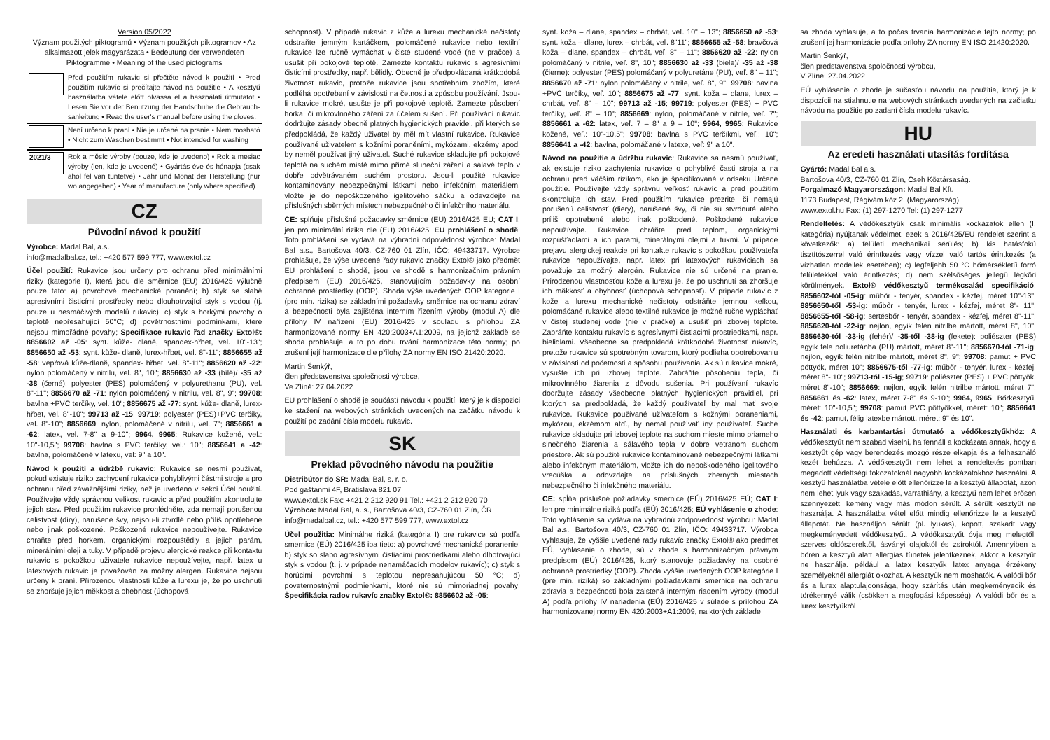Version 05/2022
Význam použitých piktogramů • Význam použitých piktogramov • Az alkalmazott jelek magyarázata • Bedeutung der verwendeten Piktogramme • Meaning of the used pictograms
Před použitím rukavic si přečtěte návod k použití • Pred použitím rukavíc si prečítajte návod na použitie • A kesztyű használatba vétele előtt olvassa el a használati útmutatót • Lesen Sie vor der Benutzung der Handschuhe die Gebrauch-sanleitung • Read the user's manual before using the gloves.
Není určeno k praní • Nie je určené na pranie • Nem mosható • Nicht zum Waschen bestimmt • Not intended for washing
2021/3
Rok a měsíc výroby (pouze, kde je uvedeno) • Rok a mesiac výroby (len, kde je uvedené) • Gyártás éve és hónapja (csak ahol fel van tüntetve) • Jahr und Monat der Herstellung (nur wo angegeben) • Year of manufacture (only where specified)
CZ
Původní návod k použití
Výrobce: Madal Bal, a.s.
info@madalbal.cz, tel.: +420 577 599 777, www.extol.cz
Účel použití: Rukavice jsou určeny pro ochranu před minimálními riziky (kategorie I), která jsou dle směrnice (EU) 2016/425 výlučně pouze tato: a) povrchové mechanické poranění; b) styk se slabě agresivními čisticími prostředky nebo dlouhotrvající styk s vodou (tj. pouze u nesmáčivých modelů rukavic); c) styk s horkými povrchy o teplotě nepřesahující 50°C; d) povětrnostními podmínkami, které nejsou mimořádné povahy; Specifikace rukavic řad značky Extol®: 8856602 až -05: synt. kůže- dlaně, spandex-hřbet, vel. 10"-13"; 8856650 až -53: synt. kůže- dlaně, lurex-hřbet, vel. 8"-11"; 8856655 až -58: vepřová kůže-dlaně, spandex- hřbet, vel. 8"-11"; 8856620 až -22: nylon polomáčený v nitrilu, vel. 8", 10"; 8856630 až -33 (bílé)/ -35 až -38 (černé): polyester (PES) polomáčený v polyurethanu (PU), vel. 8"-11"; 8856670 až -71: nylon polomáčený v nitrilu, vel. 8", 9"; 99708: bavlna +PVC terčíky, vel. 10"; 8856675 až -77: synt. kůže- dlaně, lurex-hřbet, vel. 8"-10"; 99713 až -15; 99719: polyester (PES)+PVC terčíky, vel. 8"-10"; 8856669: nylon, polomáčené v nitrilu, vel. 7"; 8856661 a -62: latex, vel. 7-8" a 9-10"; 9964, 9965: Rukavice kožené, vel.: 10"-10,5"; 99708: bavlna s PVC terčíky, vel.: 10"; 8856641 a -42: bavlna, polomáčené v latexu, vel: 9" a 10".
Návod k použití a údržbě rukavic: Rukavice se nesmí používat, pokud existuje riziko zachycení rukavice pohyblivými částmi stroje a pro ochranu před závažnějšími riziky, než je uvedeno v sekci Účel použití. Používejte vždy správnou velikost rukavic a před použitím zkontrolujte jejich stav. Před použitím rukavice prohlédněte, zda nemají porušenou celistvost (díry), narušené švy, nejsou-li ztvrdlé nebo příliš opotřebené nebo jinak poškozené. Poškozené rukavice nepoužívejte. Rukavice chraňte před horkem, organickými rozpouštědly a jejich parám, minerálními oleji a tuky. V případě projevu alergické reakce při kontaktu rukavic s pokožkou uživatele rukavice nepoužívejte, např. latex u latexových rukavic je považován za možný alergen. Rukavice nejsou určeny k praní. Přirozenou vlastností kůže a lurexu je, že po uschnutí se zhoršuje jejich měkkost a ohebnost (úchopová
schopnost). V případě rukavic z kůže a lurexu mechanické nečistoty odstraňte jemným kartáčkem, polomáčené rukavice nebo textilní rukavice lze ručně vymáchat v čisté studené vodě (ne v pračce) a usušit při pokojové teplotě. Zamezte kontaktu rukavic s agresivními čisticími prostředky, např. bělidly. Obecně je předpokládaná krátkodobá životnost rukavic, protože rukavice jsou spotřebním zbožím, které podléhá opotřebení v závislosti na četnosti a způsobu používání. Jsou-li rukavice mokré, usušte je při pokojové teplotě. Zamezte působení horka, či mikrovlnného záření za účelem sušení. Při používání rukavic dodržujte zásady obecně platných hygienických pravidel, při kterých se předpokládá, že každý uživatel by měl mít vlastní rukavice. Rukavice používané uživatelem s kožními poraněními, mykózami, ekzémy apod. by neměl používat jiný uživatel. Suché rukavice skladujte při pokojové teplotě na suchém místě mimo přímé sluneční záření a sálavé teplo v dobře odvětrávaném suchém prostoru. Jsou-li použité rukavice kontaminovány nebezpečnými látkami nebo infekčním materiálem, vložte je do nepoškozeného igelitového sáčku a odevzdejte na příslušných sběrných místech nebezpečného či infekčního materiálu.
CE: splňuje příslušné požadavky směrnice (EU) 2016/425 EU; CAT I: jen pro minimální rizika dle (EU) 2016/425; EU prohlášení o shodě: Toto prohlášení se vydává na výhradní odpovědnost výrobce: Madal Bal a.s., Bartošova 40/3, CZ-760 01 Zlín, IČO: 49433717. Výrobce prohlašuje, že výše uvedené řady rukavic značky Extol® jako předmět EU prohlášení o shodě, jsou ve shodě s harmonizačním právním předpisem (EU) 2016/425, stanovujícím požadavky na osobní ochranné prostředky (OOP). Shoda výše uvedených OOP kategorie I (pro min. rizika) se základními požadavky směrnice na ochranu zdraví a bezpečnosti byla zajištěna interním řízením výroby (modul A) dle přílohy IV nařízení (EU) 2016/425 v souladu s přílohou ZA harmonizované normy EN 420:2003+A1:2009, na jejichž základě se shoda prohlašuje, a to po dobu trvání harmonizace této normy; po zrušení její harmonizace dle přílohy ZA normy EN ISO 21420:2020.
Martin Šenkýř,
člen představenstva společnosti výrobce,
Ve Zlíně: 27.04.2022
EU prohlášení o shodě je součástí návodu k použití, který je k dispozici ke stažení na webových stránkách uvedených na začátku návodu k použití po zadání čísla modelu rukavic.
SK
Preklad pôvodného návodu na použitie
Distribútor do SR: Madal Bal, s. r. o.
Pod gaštanmi 4F, Bratislava 821 07
www.extol.sk Fax: +421 2 212 920 91 Tel.: +421 2 212 920 70
Výrobca: Madal Bal, a. s., Bartošova 40/3, CZ-760 01 Zlín, ČR
info@madalbal.cz, tel.: +420 577 599 777, www.extol.cz
Účel použitia: Minimálne riziká (kategória I) pre rukavice sú podľa smernice (EÚ) 2016/425 iba tieto: a) povrchové mechanické poranenie; b) styk so slabo agresívnymi čistiacimi prostriedkami alebo dlhotrvajúci styk s vodou (t. j. v prípade nenamáčacích modelov rukavíc); c) styk s horúcimi povrchmi s teplotou nepresahujúcou 50 °C; d) poveternostnými podmienkami, ktoré nie sú mimoriadnej povahy; Špecifikácia radov rukavíc značky Extol®: 8856602 až -05:
synt. koža – dlane, spandex – chrbát, veľ. 10" – 13"; 8856650 až -53: synt. koža – dlane, lurex – chrbát, veľ. 8"11"; 8856655 až -58: bravčová koža – dlane, spandex – chrbát, veľ. 8" – 11"; 8856620 až -22: nylon polomáčaný v nitrile, veľ. 8", 10"; 8856630 až -33 (biele)/ -35 až -38 (čierne): polyester (PES) polomáčaný v polyuretáne (PU), veľ. 8" – 11"; 8856670 až -71: nylon polomáčaný v nitrile, veľ. 8", 9"; 99708: bavlna +PVC terčíky, veľ. 10"; 8856675 až -77: synt. koža – dlane, lurex – chrbát, veľ. 8" – 10"; 99713 až -15; 99719: polyester (PES) + PVC terčíky, veľ. 8" – 10"; 8856669: nylon, polomáčané v nitrile, veľ. 7"; 8856661 a -62: latex, veľ. 7 – 8" a 9 – 10"; 9964, 9965: Rukavice kožené, veľ.: 10"-10,5"; 99708: bavlna s PVC terčíkmi, veľ.: 10"; 8856641 a -42: bavlna, polomáčané v latexe, veľ: 9" a 10".
Návod na použitie a údržbu rukavíc: Rukavice sa nesmú používať, ak existuje riziko zachytenia rukavice o pohyblivé časti stroja a na ochranu pred väčším rizikom, ako je špecifikované v odseku Určené použitie. Používajte vždy správnu veľkosť rukavíc a pred použitím skontrolujte ich stav. Pred použitím rukavice prezrite, či nemajú porušenú celistvosť (diery), narušené švy, či nie sú stvrdnuté alebo príliš opotrebené alebo inak poškodené. Poškodené rukavice nepoužívajte. Rukavice chráňte pred teplom, organickými rozpúšťadlami a ich parami, minerálnymi olejmi a tukmi. V prípade prejavu alergickej reakcie pri kontakte rukavíc s pokožkou používateľa rukavice nepoužívajte, napr. latex pri latexových rukaviciach sa považuje za možný alergén. Rukavice nie sú určené na pranie. Prirodzenou vlastnosťou kože a lurexu je, že po uschnutí sa zhoršuje ich mäkkosť a ohybnosť (úchopová schopnosť). V prípade rukavíc z kože a lurexu mechanické nečistoty odstráňte jemnou kefkou, polomáčané rukavice alebo textilné rukavice je možné ručne vypláchať v čistej studenej vode (nie v práčke) a usušiť pri izbovej teplote. Zabráňte kontaktu rukavíc s agresívnymi čistiacimi prostriedkami, napr. bielidlami. Všeobecne sa predpokladá krátkodobá životnosť rukavíc, pretože rukavice sú spotrebným tovarom, ktorý podlieha opotrebovaniu v závislosti od početnosti a spôsobu používania. Ak sú rukavice mokré, vysušte ich pri izbovej teplote. Zabráňte pôsobeniu tepla, či mikrovlnného žiarenia z dôvodu sušenia. Pri používaní rukavíc dodržujte zásady všeobecne platných hygienických pravidiel, pri ktorých sa predpokladá, že každý používateľ by mal mať svoje rukavice. Rukavice používané užívateľom s kožnými poraneniami, mykózou, ekzémom atď., by nemal používať iný používateľ. Suché rukavice skladujte pri izbovej teplote na suchom mieste mimo priameho slnečného žiarenia a sálavého tepla v dobre vetranom suchom priestore. Ak sú použité rukavice kontaminované nebezpečnými látkami alebo infekčným materiálom, vložte ich do nepoškodeného igelitového vrecúška a odovzdajte na príslušných zberných miestach nebezpečného či infekčného materiálu.
CE: spĺňa príslušné požiadavky smernice (EÚ) 2016/425 EÚ; CAT I: len pre minimálne riziká podľa (EÚ) 2016/425; EÚ vyhlásenie o zhode: Toto vyhlásenie sa vydáva na výhradnú zodpovednosť výrobcu: Madal Bal a.s., Bartošova 40/3, CZ-760 01 Zlín, IČO: 49433717. Výrobca vyhlasuje, že vyššie uvedené rady rukavíc značky Extol® ako predmet EÚ, vyhlásenie o zhode, sú v zhode s harmonizačným právnym predpisom (EÚ) 2016/425, ktorý stanovuje požiadavky na osobné ochranné prostriedky (OOP). Zhoda vyššie uvedených OOP kategórie I (pre min. riziká) so základnými požiadavkami smernice na ochranu zdravia a bezpečnosti bola zaistená interným riadením výroby (modul A) podľa prílohy IV nariadenia (EÚ) 2016/425 v súlade s prílohou ZA harmonizovanej normy EN 420:2003+A1:2009, na ktorých základe
sa zhoda vyhlasuje, a to počas trvania harmonizácie tejto normy; po zrušení jej harmonizácie podľa prílohy ZA normy EN ISO 21420:2020.
Martin Šenkýř,
člen predstavenstva spoločnosti výrobcu,
V Zlíne: 27.04.2022
EÚ vyhlásenie o zhode je súčasťou návodu na použitie, ktorý je k dispozícii na stiahnutie na webových stránkach uvedených na začiatku návodu na použitie po zadaní čísla modelu rukavíc.
HU
Az eredeti használati utasítás fordítása
Gyártó: Madal Bal a.s.
Bartošova 40/3, CZ-760 01 Zlín, Cseh Köztársaság.
Forgalmazó Magyarországon: Madal Bal Kft.
1173 Budapest, Régivám köz 2. (Magyarország)
www.extol.hu Fax: (1) 297-1270 Tel: (1) 297-1277
Rendeltetés: A védőkesztyűk csak minimális kockázatok ellen (I. kategória) nyújtanak védelmet: ezek a 2016/425/EU rendelet szerint a következők: a) felületi mechanikai sérülés; b) kis hatásfokú tisztítószerrel való érintkezés vagy vízzel való tartós érintkezés (a vízhatlan modellek esetében); c) legfeljebb 50 °C hőmérsékletű forró felületekkel való érintkezés; d) nem szélsőséges jellegű légköri körülmények. Extol® védőkesztyű termékcsalád specifikáció: 8856602-tól -05-ig: műbőr - tenyér, spandex - kézfej, méret 10"-13"; 8856650-től -53-ig: műbőr - tenyér, lurex - kézfej, méret 8"- 11"; 8856655-től -58-ig: sertésbőr - tenyér, spandex - kézfej, méret 8"-11"; 8856620-tól -22-ig: nejlon, egyik felén nitrilbe mártott, méret 8", 10"; 8856630-tól -33-ig (fehér)/ -35-től -38-ig (fekete): poliészter (PES) egyik fele poliuretánba (PU) mártott, méret 8"-11"; 8856670-tól -71-ig: nejlon, egyik felén nitrilbe mártott, méret 8", 9"; 99708: pamut + PVC pöttyök, méret 10"; 8856675-től -77-ig: műbőr - tenyér, lurex - kézfej, méret 8"- 10"; 99713-tól -15-ig; 99719: poliészter (PES) + PVC pöttyök, méret 8"-10"; 8856669: nejlon, egyik felén nitrilbe mártott, méret 7"; 8856661 és -62: latex, méret 7-8" és 9-10"; 9964, 9965: Bőrkesztyű, méret: 10"-10,5"; 99708: pamut PVC pöttyökkel, méret: 10"; 8856641 és -42: pamut, félig latexbe mártott, méret: 9" és 10".
Használati és karbantartási útmutató a védőkesztyűkhöz: A védőkesztyűt nem szabad viselni, ha fennáll a kockázata annak, hogy a kesztyűt gép vagy berendezés mozgó része elkapja és a felhasználó kezét behúzza. A védőkesztyűt nem lehet a rendeltetés pontban megadott védettségi fokozatoknál nagyobb kockázatokhoz használni. A kesztyű használatba vétele előtt ellenőrizze le a kesztyű állapotát, azon nem lehet lyuk vagy szakadás, varrathiány, a kesztyű nem lehet erősen szennyezett, kemény vagy más módon sérült. A sérült kesztyűt ne használja. A használatba vétel előtt mindig ellenőrizze le a kesztyű állapotát. Ne használjon sérült (pl. lyukas), kopott, szakadt vagy megkeményedett védőkesztyűt. A védőkesztyűt óvja meg melegtől, szerves oldószerektől, ásványi olajoktól és zsíroktól. Amennyiben a bőrén a kesztyű alatt allergiás tünetek jelentkeznek, akkor a kesztyűt ne használja. például a latex kesztyűk latex anyaga érzékeny személyeknél allergiát okozhat. A kesztyűk nem moshatók. A valódi bőr és a lurex alaptulajdonsága, hogy szárítás után megkeményedik és törékennyé válik (csökken a megfogási képesség). A valódi bőr és a lurex kesztyűkről